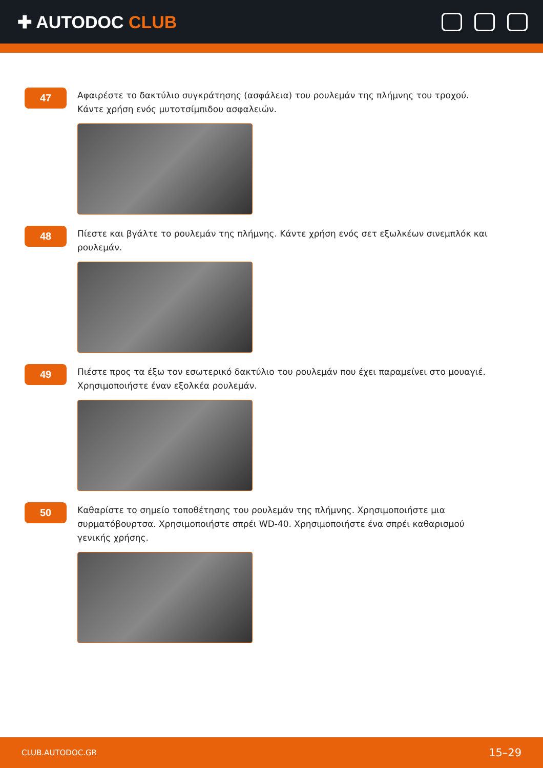✚ AUTODOC CLUB
47
Αφαιρέστε το δακτύλιο συγκράτησης (ασφάλεια) του ρουλεμάν της πλήμνης του τροχού. Κάντε χρήση ενός μυτοτσίμπιδου ασφαλειών.
48
Πίεστε και βγάλτε το ρουλεμάν της πλήμνης. Κάντε χρήση ενός σετ εξωλκέων σινεμπλόκ και ρουλεμάν.
49
Πιέστε προς τα έξω τον εσωτερικό δακτύλιο του ρουλεμάν που έχει παραμείνει στο μουαγιέ. Χρησιμοποιήστε έναν εξολκέα ρουλεμάν.
50
Καθαρίστε το σημείο τοποθέτησης του ρουλεμάν της πλήμνης. Χρησιμοποιήστε μια συρματόβουρτσα. Χρησιμοποιήστε σπρέι WD-40. Χρησιμοποιήστε ένα σπρέι καθαρισμού γενικής χρήσης.
CLUB.AUTODOC.GR 15–29